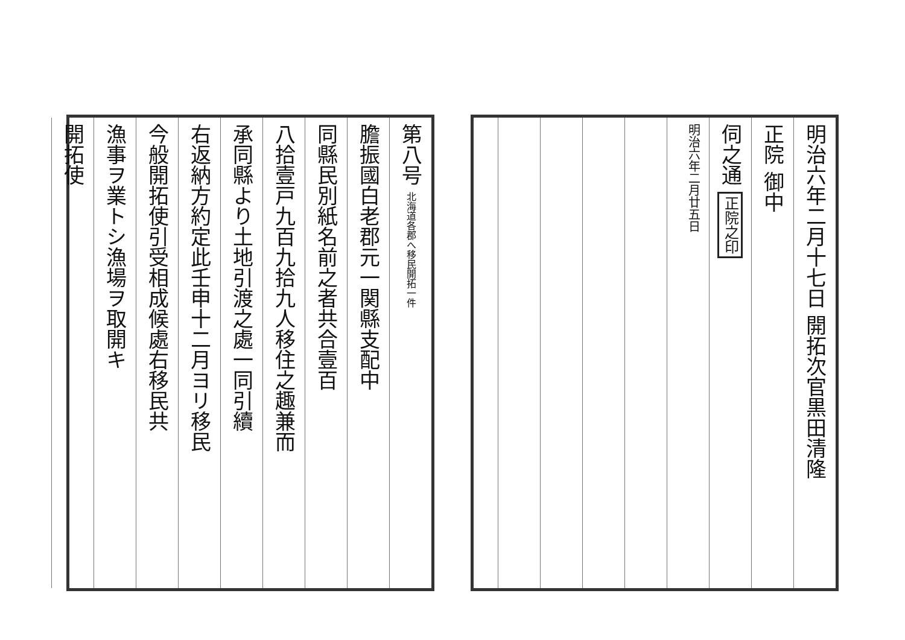明治六年二月十七日 開拓次官黒田清隆
正院 御中
伺之通 正院之印
明治六年二月廿五日
第八号 北海道各郡へ移民開拓一件
膽振國白老郡元一関縣支配中
同縣民別紙名前之者共合壹百
八拾壹戸九百九拾九人移住之趣兼而
承同縣より土地引渡之處一同引續
右返納方約定此壬申十二月ヨリ移民
今般開拓使引受相成候處右移民共
漁事ヲ業トシ漁場ヲ取開キ
開拓使